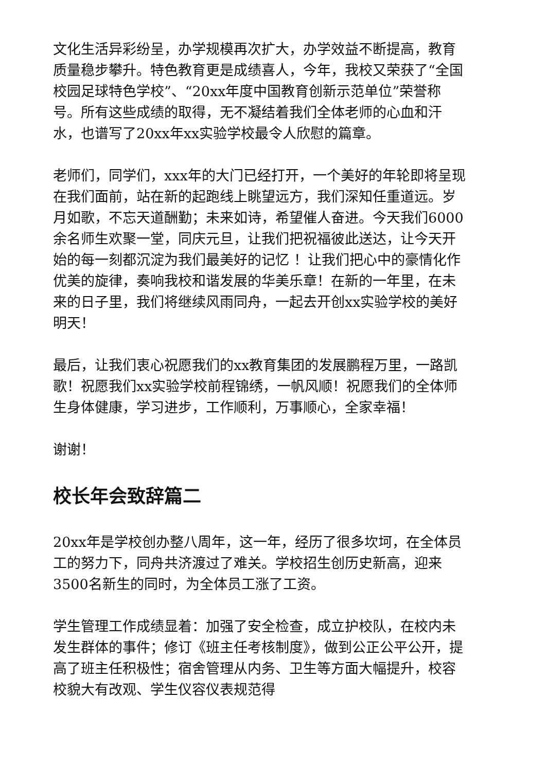文化生活异彩纷呈，办学规模再次扩大，办学效益不断提高，教育质量稳步攀升。特色教育更是成绩喜人，今年，我校又荣获了“全国校园足球特色学校”、“20xx年度中国教育创新示范单位”荣誉称号。所有这些成绩的取得，无不凝结着我们全体老师的心血和汗水，也谱写了20xx年xx实验学校最令人欣慰的篇章。
老师们，同学们，xxx年的大门已经打开，一个美好的年轮即将呈现在我们面前，站在新的起跑线上眺望远方，我们深知任重道远。岁月如歌，不忘天道酬勤；未来如诗，希望催人奋进。今天我们6000余名师生欢聚一堂，同庆元旦，让我们把祝福彼此送达，让今天开始的每一刻都沉淀为我们最美好的记忆 ！让我们把心中的豪情化作优美的旋律，奏响我校和谐发展的华美乐章！在新的一年里，在未来的日子里，我们将继续风雨同舟，一起去开创xx实验学校的美好明天！
最后，让我们衷心祝愿我们的xx教育集团的发展鹏程万里，一路凯歌！祝愿我们xx实验学校前程锦绣，一帆风顺！祝愿我们的全体师生身体健康，学习进步，工作顺利，万事顺心，全家幸福！
谢谢！
校长年会致辞篇二
20xx年是学校创办整八周年，这一年，经历了很多坎坷，在全体员工的努力下，同舟共济渡过了难关。学校招生创历史新高，迎来3500名新生的同时，为全体员工涨了工资。
学生管理工作成绩显着：加强了安全检查，成立护校队，在校内未发生群体的事件；修订《班主任考核制度》，做到公正公平公开，提高了班主任积极性；宿舍管理从内务、卫生等方面大幅提升，校容校貌大有改观、学生仪容仪表规范得